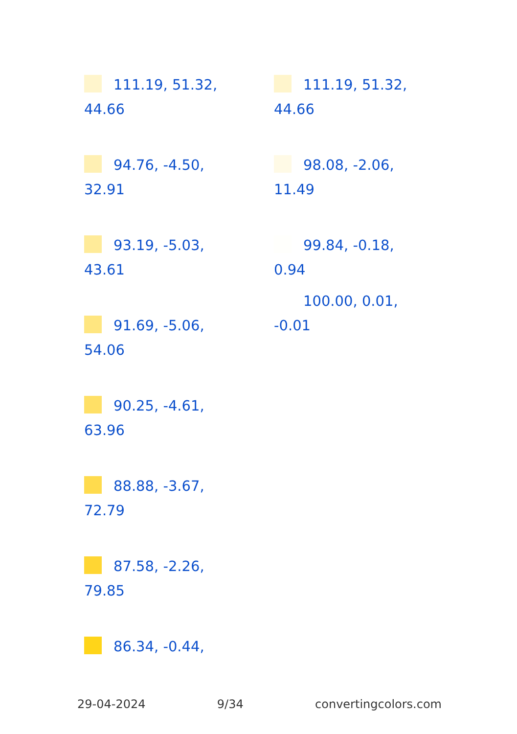111.19, 51.32, 44.66
94.76, -4.50, 32.91
93.19, -5.03, 43.61
91.69, -5.06, 54.06
90.25, -4.61, 63.96
88.88, -3.67, 72.79
87.58, -2.26, 79.85
86.34, -0.44,
111.19, 51.32, 44.66
98.08, -2.06, 11.49
99.84, -0.18, 0.94
100.00, 0.01, -0.01
29-04-2024 9/34 convertingcolors.com